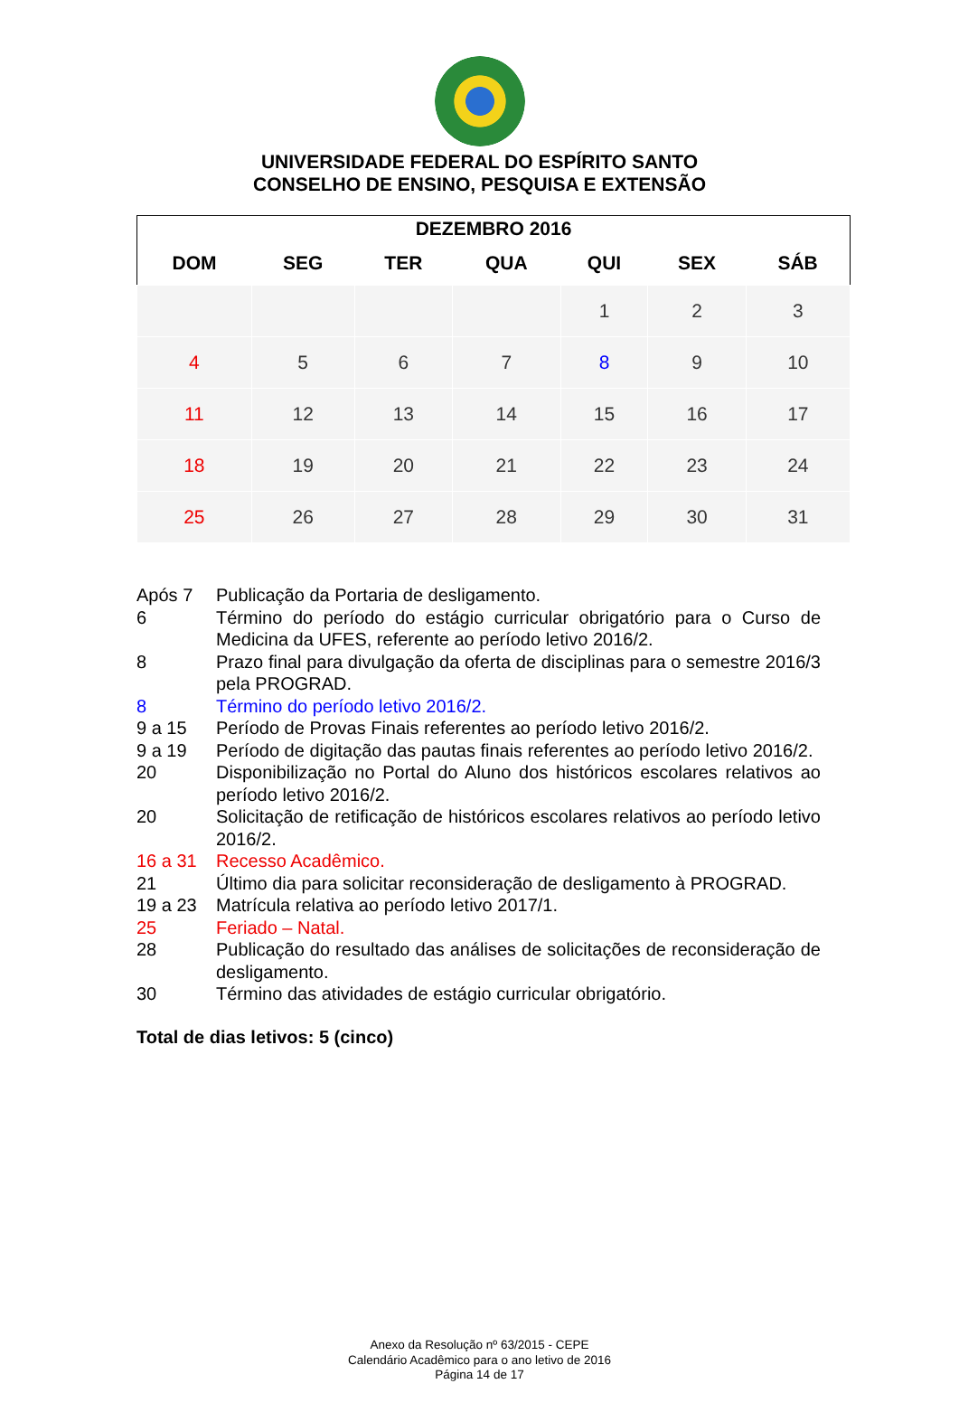UNIVERSIDADE FEDERAL DO ESPÍRITO SANTO
CONSELHO DE ENSINO, PESQUISA E EXTENSÃO
| DEZEMBRO 2016 | | | | | | |
| --- | --- | --- | --- | --- | --- | --- |
| DOM | SEG | TER | QUA | QUI | SEX | SÁB |
| | | | | 1 | 2 | 3 |
| 4 | 5 | 6 | 7 | 8 | 9 | 10 |
| 11 | 12 | 13 | 14 | 15 | 16 | 17 |
| 18 | 19 | 20 | 21 | 22 | 23 | 24 |
| 25 | 26 | 27 | 28 | 29 | 30 | 31 |
Após 7 Publicação da Portaria de desligamento.
6 Término do período do estágio curricular obrigatório para o Curso de Medicina da UFES, referente ao período letivo 2016/2.
8 Prazo final para divulgação da oferta de disciplinas para o semestre 2016/3 pela PROGRAD.
8 Término do período letivo 2016/2.
9 a 15 Período de Provas Finais referentes ao período letivo 2016/2.
9 a 19 Período de digitação das pautas finais referentes ao período letivo 2016/2.
20 Disponibilização no Portal do Aluno dos históricos escolares relativos ao período letivo 2016/2.
20 Solicitação de retificação de históricos escolares relativos ao período letivo 2016/2.
16 a 31 Recesso Acadêmico.
21 Último dia para solicitar reconsideração de desligamento à PROGRAD.
19 a 23 Matrícula relativa ao período letivo 2017/1.
25 Feriado – Natal.
28 Publicação do resultado das análises de solicitações de reconsideração de desligamento.
30 Término das atividades de estágio curricular obrigatório.
Total de dias letivos: 5 (cinco)
Anexo da Resolução nº 63/2015 - CEPE
Calendário Acadêmico para o ano letivo de 2016
Página 14 de 17